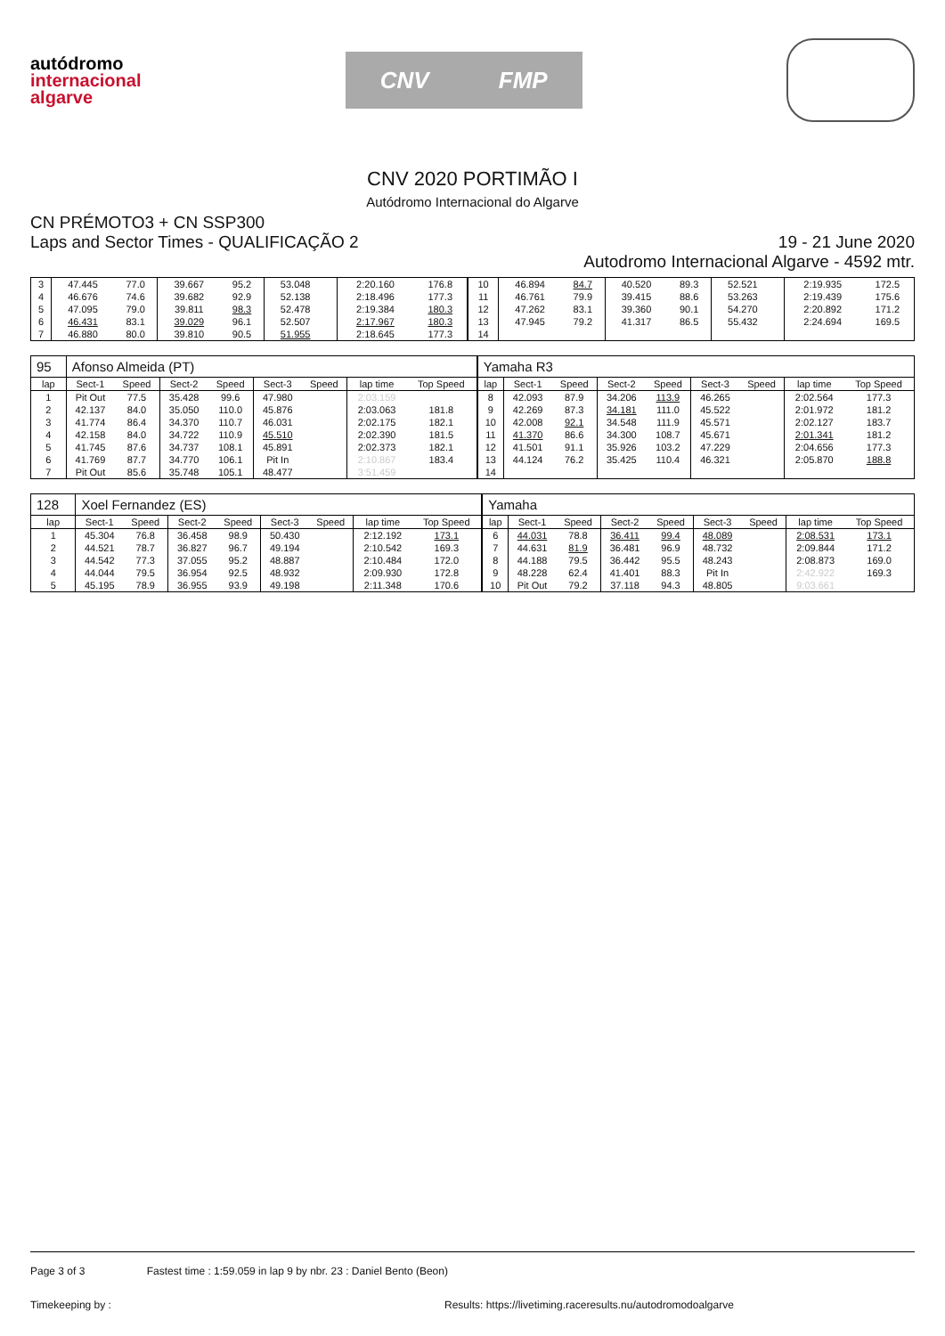autódromo
internacional
algarve
CNV FMP
CNV 2020 PORTIMÃO I
Autódromo Internacional do Algarve
CN PRÉMOTO3 + CN SSP300
Laps and Sector Times - QUALIFICAÇÃO 2
19 - 21 June 2020
Autodromo Internacional Algarve - 4592 mtr.
| 3 | 47.445 | 77.0 | 39.667 | 95.2 | 53.048 | | 2:20.160 | 176.8 | 10 | 46.894 | 84.7 | 40.520 | 89.3 | 52.521 | | 2:19.935 | 172.5 |
| 4 | 46.676 | 74.6 | 39.682 | 92.9 | 52.138 | | 2:18.496 | 177.3 | 11 | 46.761 | 79.9 | 39.415 | 88.6 | 53.263 | | 2:19.439 | 175.6 |
| 5 | 47.095 | 79.0 | 39.811 | 98.3 | 52.478 | | 2:19.384 | 180.3 | 12 | 47.262 | 83.1 | 39.360 | 90.1 | 54.270 | | 2:20.892 | 171.2 |
| 6 | 46.431 | 83.1 | 39.029 | 96.1 | 52.507 | | 2:17.967 | 180.3 | 13 | 47.945 | 79.2 | 41.317 | 86.5 | 55.432 | | 2:24.694 | 169.5 |
| 7 | 46.880 | 80.0 | 39.810 | 90.5 | 51.955 | | 2:18.645 | 177.3 | 14 | | | | | | | | |
| 95 | Afonso Almeida (PT) | | | | | | | | Yamaha R3 | | | | | | | | |
| lap | Sect-1 | Speed | Sect-2 | Speed | Sect-3 | Speed | lap time | Top Speed | lap | Sect-1 | Speed | Sect-2 | Speed | Sect-3 | Speed | lap time | Top Speed |
| 1 | Pit Out | 77.5 | 35.428 | 99.6 | 47.980 | | 2:03.159 | | 8 | 42.093 | 87.9 | 34.206 | 113.9 | 46.265 | | 2:02.564 | 177.3 |
| 2 | 42.137 | 84.0 | 35.050 | 110.0 | 45.876 | | 2:03.063 | 181.8 | 9 | 42.269 | 87.3 | 34.181 | 111.0 | 45.522 | | 2:01.972 | 181.2 |
| 3 | 41.774 | 86.4 | 34.370 | 110.7 | 46.031 | | 2:02.175 | 182.1 | 10 | 42.008 | 92.1 | 34.548 | 111.9 | 45.571 | | 2:02.127 | 183.7 |
| 4 | 42.158 | 84.0 | 34.722 | 110.9 | 45.510 | | 2:02.390 | 181.5 | 11 | 41.370 | 86.6 | 34.300 | 108.7 | 45.671 | | 2:01.341 | 181.2 |
| 5 | 41.745 | 87.6 | 34.737 | 108.1 | 45.891 | | 2:02.373 | 182.1 | 12 | 41.501 | 91.1 | 35.926 | 103.2 | 47.229 | | 2:04.656 | 177.3 |
| 6 | 41.769 | 87.7 | 34.770 | 106.1 | Pit In | | 2:10.867 | 183.4 | 13 | 44.124 | 76.2 | 35.425 | 110.4 | 46.321 | | 2:05.870 | 188.8 |
| 7 | Pit Out | 85.6 | 35.748 | 105.1 | 48.477 | | 3:51.459 | | 14 | | | | | | | | |
| 128 | Xoel Fernandez (ES) | | | | | | | | Yamaha | | | | | | | | |
| lap | Sect-1 | Speed | Sect-2 | Speed | Sect-3 | Speed | lap time | Top Speed | lap | Sect-1 | Speed | Sect-2 | Speed | Sect-3 | Speed | lap time | Top Speed |
| 1 | 45.304 | 76.8 | 36.458 | 98.9 | 50.430 | | 2:12.192 | 173.1 | 6 | 44.031 | 78.8 | 36.411 | 99.4 | 48.089 | | 2:08.531 | 173.1 |
| 2 | 44.521 | 78.7 | 36.827 | 96.7 | 49.194 | | 2:10.542 | 169.3 | 7 | 44.631 | 81.9 | 36.481 | 96.9 | 48.732 | | 2:09.844 | 171.2 |
| 3 | 44.542 | 77.3 | 37.055 | 95.2 | 48.887 | | 2:10.484 | 172.0 | 8 | 44.188 | 79.5 | 36.442 | 95.5 | 48.243 | | 2:08.873 | 169.0 |
| 4 | 44.044 | 79.5 | 36.954 | 92.5 | 48.932 | | 2:09.930 | 172.8 | 9 | 48.228 | 62.4 | 41.401 | 88.3 | Pit In | | 2:42.922 | 169.3 |
| 5 | 45.195 | 78.9 | 36.955 | 93.9 | 49.198 | | 2:11.348 | 170.6 | 10 | Pit Out | 79.2 | 37.118 | 94.3 | 48.805 | | 9:03.661 | |
Page 3 of 3 Fastest time : 1:59.059 in lap 9 by nbr. 23 : Daniel Bento (Beon)
Timekeeping by : Results: https://livetiming.raceresults.nu/autodromodoalgarve